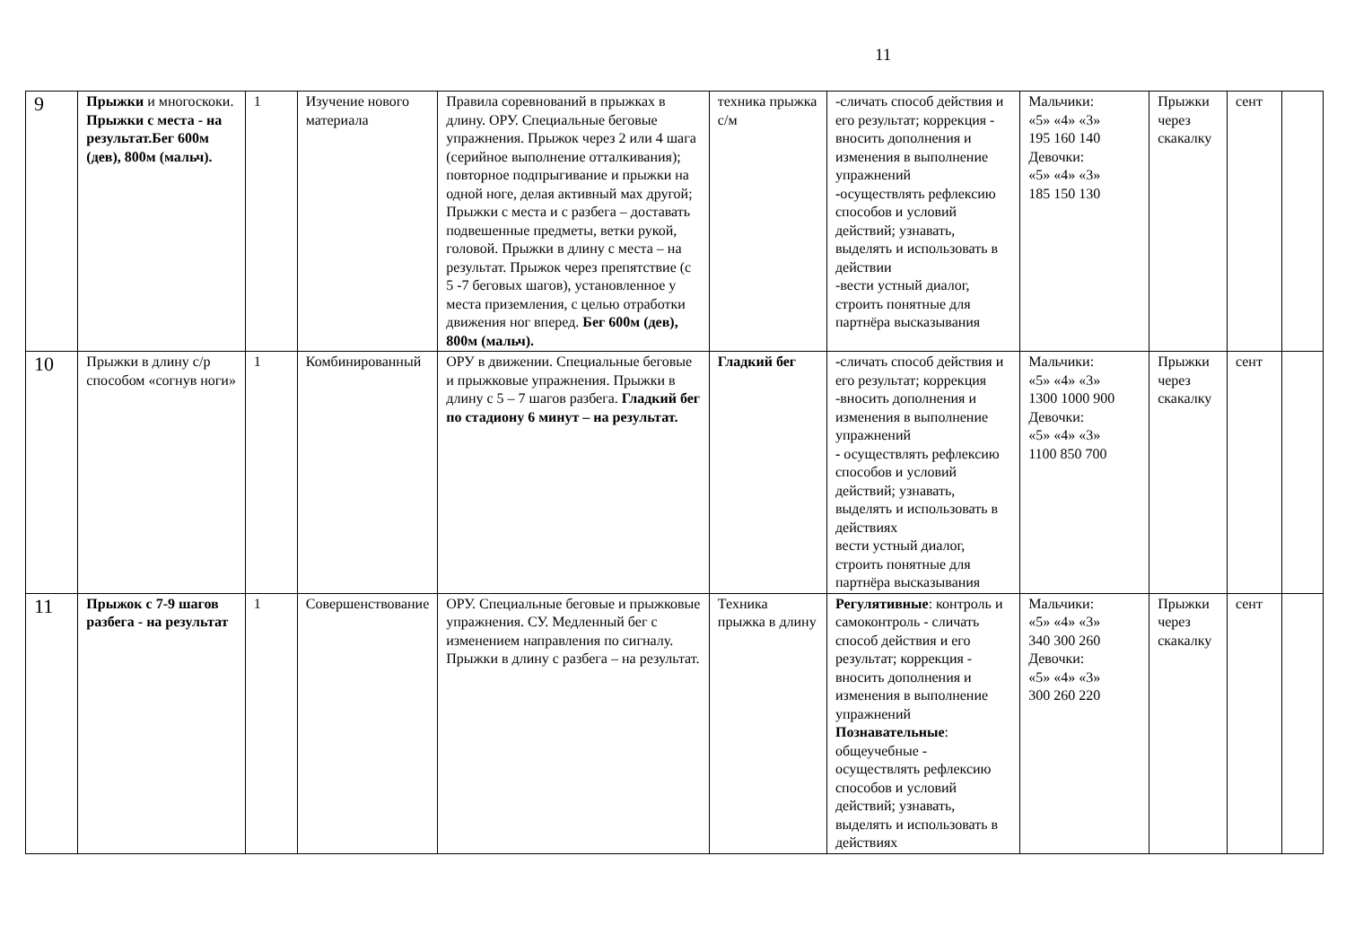11
| 9 | Прыжки и многоскоки. Прыжки с места - на результат.Бег 600м (дев), 800м (мальч). | 1 | Изучение нового материала | Правила соревнований в прыжках в длину. ОРУ. Специальные беговые упражнения. Прыжок через 2 или 4 шага (серийное выполнение отталкивания); повторное подпрыгивание и прыжки на одной ноге, делая активный мах другой; Прыжки с места и с разбега – доставать подвешенные предметы, ветки рукой, головой. Прыжки в длину с места – на результат. Прыжок через препятствие (с 5 -7 беговых шагов), установленное у места приземления, с целью отработки движения ног вперед. Бег 600м (дев), 800м (мальч). | техника прыжка с/м | -сличать способ действия и его результат; коррекция - вносить дополнения и изменения в выполнение упражнений - осуществлять рефлексию способов и условий действий; узнавать, выделять и использовать в действии -вести устный диалог, строить понятные для партнёра высказывания | Мальчики: «5» «4» «3» 195 160 140 Девочки: «5» «4» «3» 185 150 130 | Прыжки через скакалку | сент | |
| 10 | Прыжки в длину с/р способом «согнув ноги» | 1 | Комбинированный | ОРУ в движении. Специальные беговые и прыжковые упражнения. Прыжки в длину с 5 – 7 шагов разбега. Гладкий бег по стадиону 6 минут – на результат. | Гладкий бег | - сличать способ действия и его результат; коррекция -вносить дополнения и изменения в выполнение упражнений - осуществлять рефлексию способов и условий действий; узнавать, выделять и использовать в действиях вести устный диалог, строить понятные для партнёра высказывания | Мальчики: «5» «4» «3» 1300 1000 900 Девочки: «5» «4» «3» 1100 850 700 | Прыжки через скакалку | сент | |
| 11 | Прыжок с 7-9 шагов разбега - на результат | 1 | Совершенствование | ОРУ. Специальные беговые и прыжковые упражнения. СУ. Медленный бег с изменением направления по сигналу. Прыжки в длину с разбега – на результат. | Техника прыжка в длину | Регулятивные : контроль и самоконтроль - сличать способ действия и его результат; коррекция - вносить дополнения и изменения в выполнение упражнений Познавательные : общеучебные - осуществлять рефлексию способов и условий действий; узнавать, выделять и использовать в действиях | Мальчики: «5» «4» «3» 340 300 260 Девочки: «5» «4» «3» 300 260 220 | Прыжки через скакалку | сент | |